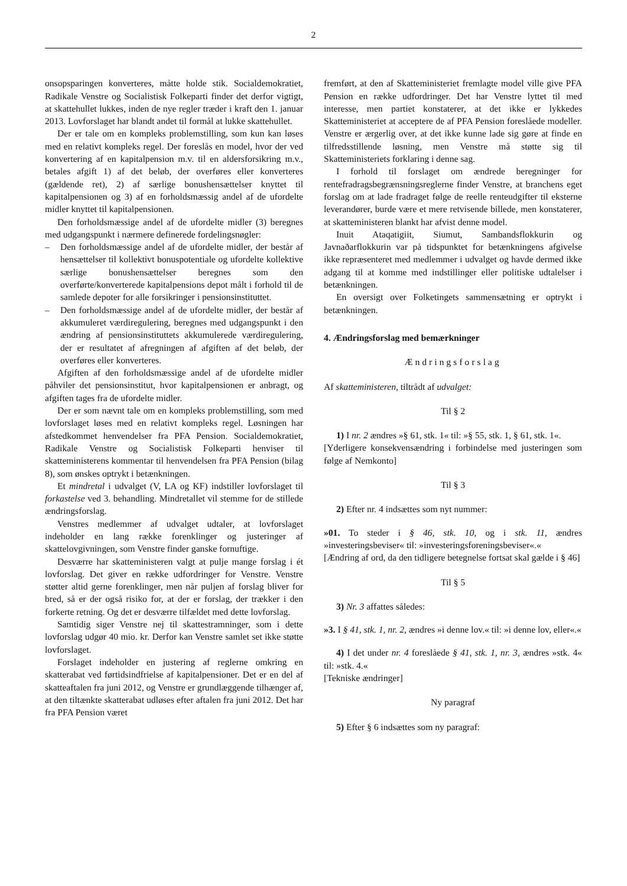2
onsopsparingen konverteres, måtte holde stik. Socialdemokratiet, Radikale Venstre og Socialistisk Folkeparti finder det derfor vigtigt, at skattehullet lukkes, inden de nye regler træder i kraft den 1. januar 2013. Lovforslaget har blandt andet til formål at lukke skattehullet.
Der er tale om en kompleks problemstilling, som kun kan løses med en relativt kompleks regel. Der foreslås en model, hvor der ved konvertering af en kapitalpension m.v. til en aldersforsikring m.v., betales afgift 1) af det beløb, der overføres eller konverteres (gældende ret), 2) af særlige bonushensættelser knyttet til kapitalpensionen og 3) af en forholdsmæssig andel af de ufordelte midler knyttet til kapitalpensionen.
Den forholdsmæssige andel af de ufordelte midler (3) beregnes med udgangspunkt i nærmere definerede fordelingsnøgler:
– Den forholdsmæssige andel af de ufordelte midler, der består af hensættelser til kollektivt bonuspotentiale og ufordelte kollektive særlige bonushensættelser beregnes som den overførte/konverterede kapitalpensions depot målt i forhold til de samlede depoter for alle forsikringer i pensionsinstituttet.
– Den forholdsmæssige andel af de ufordelte midler, der består af akkumuleret værdiregulering, beregnes med udgangspunkt i den ændring af pensionsinstituttets akkumulerede værdiregulering, der er resultatet af afregningen af afgiften af det beløb, der overføres eller konverteres.
Afgiften af den forholdsmæssige andel af de ufordelte midler påhviler det pensionsinstitut, hvor kapitalpensionen er anbragt, og afgiften tages fra de ufordelte midler.
Der er som nævnt tale om en kompleks problemstilling, som med lovforslaget løses med en relativt kompleks regel. Løsningen har afstedkommet henvendelser fra PFA Pension. Socialdemokratiet, Radikale Venstre og Socialistisk Folkeparti henviser til skatteministerens kommentar til henvendelsen fra PFA Pension (bilag 8), som ønskes optrykt i betænkningen.
Et mindretal i udvalget (V, LA og KF) indstiller lovforslaget til forkastelse ved 3. behandling. Mindretallet vil stemme for de stillede ændringsforslag.
Venstres medlemmer af udvalget udtaler, at lovforslaget indeholder en lang række forenklinger og justeringer af skattelovgivningen, som Venstre finder ganske fornuftige.
Desværre har skatteministeren valgt at pulje mange forslag i ét lovforslag. Det giver en række udfordringer for Venstre. Venstre støtter altid gerne forenklinger, men når puljen af forslag bliver for bred, så er der også risiko for, at der er forslag, der trækker i den forkerte retning. Og det er desværre tilfældet med dette lovforslag.
Samtidig siger Venstre nej til skattestramninger, som i dette lovforslag udgør 40 mio. kr. Derfor kan Venstre samlet set ikke støtte lovforslaget.
Forslaget indeholder en justering af reglerne omkring en skatterabat ved førtidsindfrielse af kapitalpensioner. Det er en del af skatteaftalen fra juni 2012, og Venstre er grundlæggende tilhænger af, at den tiltænkte skatterabat udløses efter aftalen fra juni 2012. Det har fra PFA Pension været
fremført, at den af Skatteministeriet fremlagte model ville give PFA Pension en række udfordringer. Det har Venstre lyttet til med interesse, men partiet konstaterer, at det ikke er lykkedes Skatteministeriet at acceptere de af PFA Pension foreslåede modeller. Venstre er ærgerlig over, at det ikke kunne lade sig gøre at finde en tilfredsstillende løsning, men Venstre må støtte sig til Skatteministeriets forklaring i denne sag.
I forhold til forslaget om ændrede beregninger for rentefradragsbegrænsningsreglerne finder Venstre, at branchens eget forslag om at lade fradraget følge de reelle renteudgifter til eksterne leverandører, burde være et mere retvisende billede, men konstaterer, at skatteministeren blankt har afvist denne model.
Inuit Ataqatigiit, Siumut, Sambandsflokkurin og Javnaðarflokkurin var på tidspunktet for betænkningens afgivelse ikke repræsenteret med medlemmer i udvalget og havde dermed ikke adgang til at komme med indstillinger eller politiske udtalelser i betænkningen.
En oversigt over Folketingets sammensætning er optrykt i betænkningen.
4. Ændringsforslag med bemærkninger
Ændringsforslag
Af skatteministeren, tiltrådt af udvalget:
Til § 2
1) I nr. 2 ændres »§ 61, stk. 1« til: »§ 55, stk. 1, § 61, stk. 1«.
[Yderligere konsekvensændring i forbindelse med justeringen som følge af Nemkonto]
Til § 3
2) Efter nr. 4 indsættes som nyt nummer:
»01. To steder i § 46, stk. 10, og i stk. 11, ændres »investeringsbeviser« til: »investeringsforeningsbeviser«.«
[Ændring af ord, da den tidligere betegnelse fortsat skal gælde i § 46]
Til § 5
3) Nr. 3 affattes således:
»3. I § 41, stk. 1, nr. 2, ændres »i denne lov.« til: »i denne lov, eller«.«
4) I det under nr. 4 foreslåede § 41, stk. 1, nr. 3, ændres »stk. 4« til: »stk. 4.«
[Tekniske ændringer]
Ny paragraf
5) Efter § 6 indsættes som ny paragraf: